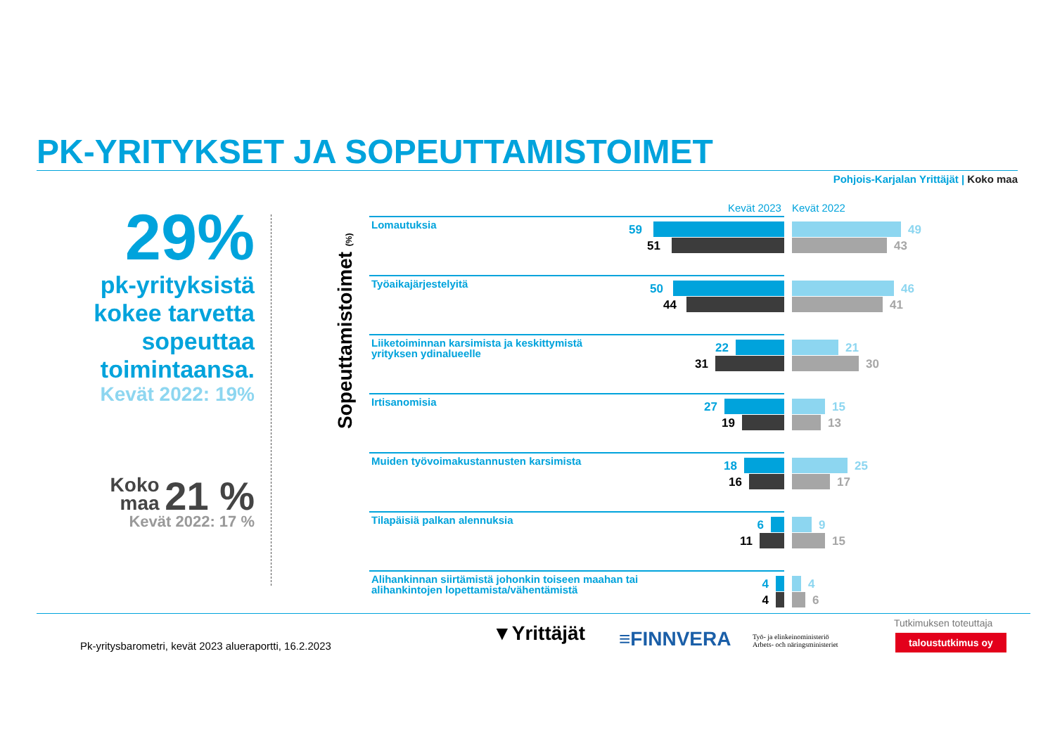PK-YRITYKSET JA SOPEUTTAMISTOIMET
Pohjois-Karjalan Yrittäjät | Koko maa
29%
pk-yrityksistä kokee tarvetta sopeuttaa toimintaansa.
Kevät 2022: 19%
Koko
maa 21 %
Kevät 2022: 17 %
Sopeuttamistoimet (%)
Kevät 2023 Kevät 2022
Lomautuksia
59
51
49
43
Työaikajärjestelyitä
50
44
46
41
Liiketoiminnan karsimista ja keskittymistä yrityksen ydinalueelle
22
31
21
30
Irtisanomisia
27
19
15
13
Muiden työvoimakustannusten karsimista
18
16
25
17
Tilapäisiä palkan alennuksia
6
11
9
15
Alihankinnan siirtämistä johonkin toiseen maahan tai alihankintojen lopettamista/vähentämistä
4
4
4
6
Pk-yritysbarometri, kevät 2023 alueraportti, 16.2.2023
▼Yrittäjät ≡FINNVERA
Työ- ja elinkeinoministeriö
Arbets- och näringsministeriet
Tutkimuksen toteuttaja
taloustutkimus oy